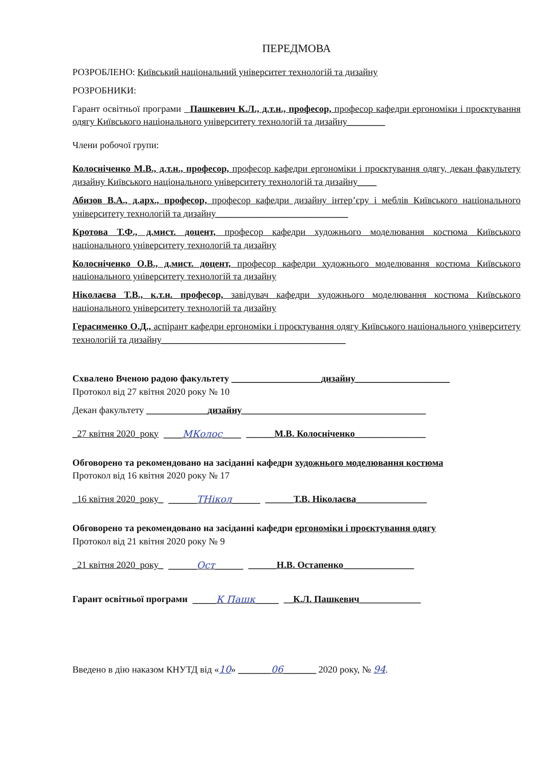ПЕРЕДМОВА
РОЗРОБЛЕНО: Київський національний університет технологій та дизайну
РОЗРОБНИКИ:
Гарант освітньої програми Пашкевич К.Л., д.т.н., професор, професор кафедри ергономіки і проєктування одягу Київського національного університету технологій та дизайну________
Члени робочої групи:
Колосніченко М.В., д.т.н., професор, професор кафедри ергономіки і проєктування одягу, декан факультету дизайну Київського національного університету технологій та дизайну____
Абизов В.А., д.арх., професор, професор кафедри дизайну інтер’єру і меблів Київського національного університету технологій та дизайну____________________________
Кротова Т.Ф., д.мист. доцент, професор кафедри художнього моделювання костюма Київського національного університету технологій та дизайну
Колосніченко О.В., д.мист. доцент, професор кафедри художнього моделювання костюма Київського національного університету технологій та дизайну
Ніколаєва Т.В., к.т.н. професор, завідувач кафедри художнього моделювання костюма Київського національного університету технологій та дизайну
Герасименко О.Д., аспірант кафедри ергономіки і проєктування одягу Київського національного університету технологій та дизайну_______________________________________
Схвалено Вченою радою факультету ___________________дизайну____________________
Протокол від 27 квітня 2020 року № 10
Декан факультету _____________дизайну_______________________________________
_27 квітня 2020_року ____МКолос____ ______М.В. Колосніченко_______________
Обговорено та рекомендовано на засіданні кафедри художнього моделювання костюма
Протокол від 16 квітня 2020 року № 17
_16 квітня 2020_року_ ______ТНікол______ ______Т.В. Ніколаєва_______________
Обговорено та рекомендовано на засіданні кафедри ергономіки і проєктування одягу
Протокол від 21 квітня 2020 року № 9
_21 квітня 2020_року_ ______Ост______ ______Н.В. Остапенко_______________
Гарант освітньої програми _____К Пашк_____ __К.Л. Пашкевич_____________
Введено в дію наказом КНУТД від «10» _______06_______ 2020 року, № 94.